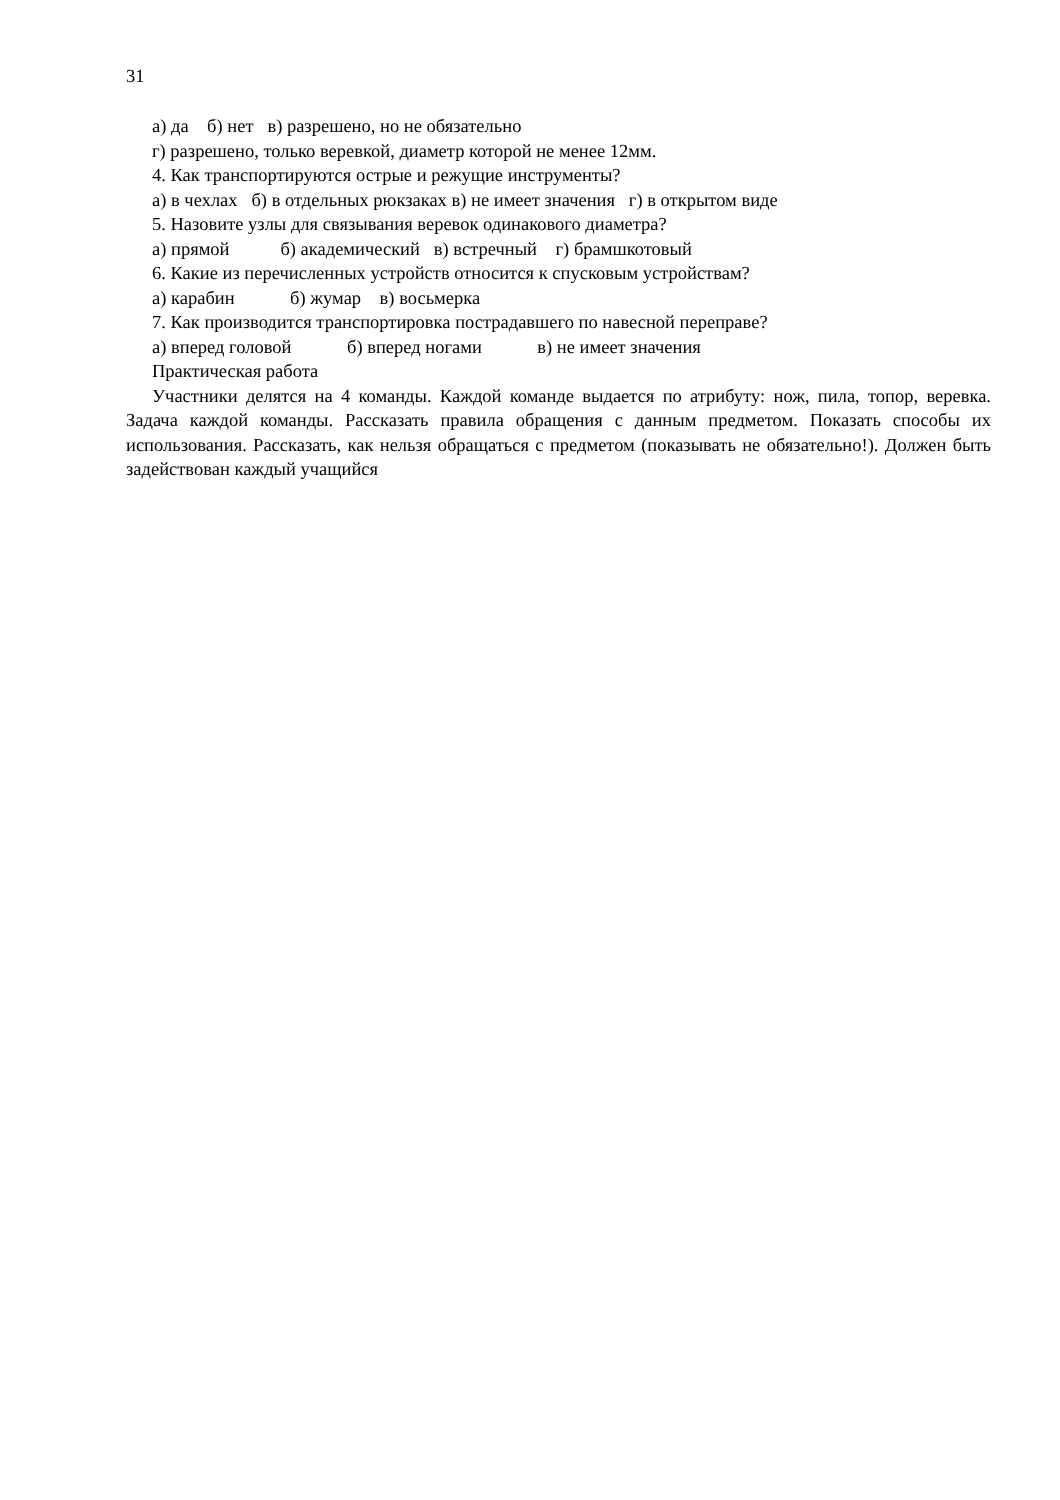31
а) да б) нет в) разрешено, но не обязательно
г) разрешено, только веревкой, диаметр которой не менее 12мм.
4. Как транспортируются острые и режущие инструменты?
а) в чехлах б) в отдельных рюкзаках в) не имеет значения г) в открытом виде
5. Назовите узлы для связывания веревок одинакового диаметра?
а) прямой б) академический в) встречный г) брамшкотовый
6. Какие из перечисленных устройств относится к спусковым устройствам?
а) карабин б) жумар в) восьмерка
7. Как производится транспортировка пострадавшего по навесной переправе?
а) вперед головой б) вперед ногами в) не имеет значения
Практическая работа
Участники делятся на 4 команды. Каждой команде выдается по атрибуту: нож, пила, топор, веревка. Задача каждой команды. Рассказать правила обращения с данным предметом. Показать способы их использования. Рассказать, как нельзя обращаться с предметом (показывать не обязательно!). Должен быть задействован каждый учащийся